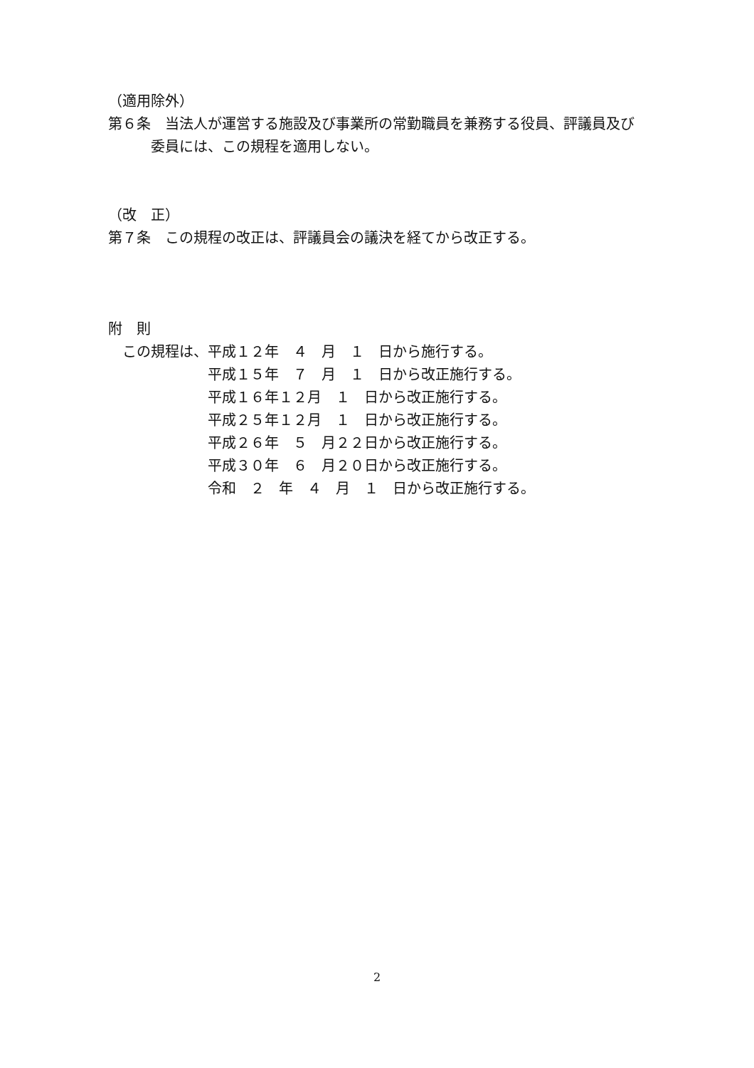（適用除外）
第６条　当法人が運営する施設及び事業所の常勤職員を兼務する役員、評議員及び
　　　委員には、この規程を適用しない。
（改　正）
第７条　この規程の改正は、評議員会の議決を経てから改正する。
附　則
　この規程は、平成１２年　４　月　１　日から施行する。
　　　　　　　平成１５年　７　月　１　日から改正施行する。
　　　　　　　平成１６年１２月　１　日から改正施行する。
　　　　　　　平成２５年１２月　１　日から改正施行する。
　　　　　　　平成２６年　５　月２２日から改正施行する。
　　　　　　　平成３０年　６　月２０日から改正施行する。
　　　　　　　令和　２　年　４　月　１　日から改正施行する。
2